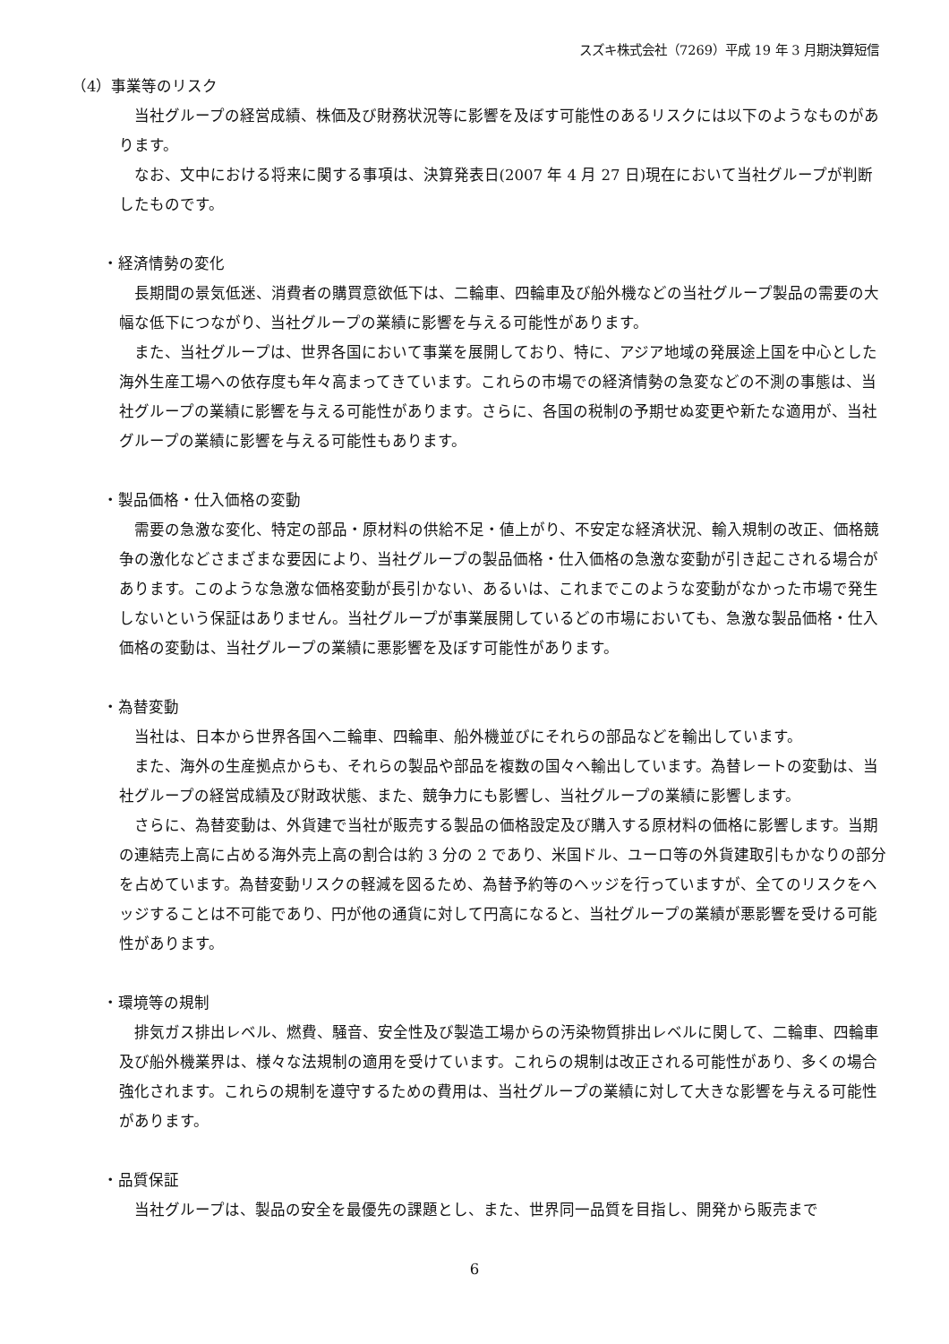スズキ株式会社（7269）平成 19 年 3 月期決算短信
（4）事業等のリスク
当社グループの経営成績、株価及び財務状況等に影響を及ぼす可能性のあるリスクには以下のようなものがあります。
なお、文中における将来に関する事項は、決算発表日(2007 年 4 月 27 日)現在において当社グループが判断したものです。
・経済情勢の変化
長期間の景気低迷、消費者の購買意欲低下は、二輪車、四輪車及び船外機などの当社グループ製品の需要の大幅な低下につながり、当社グループの業績に影響を与える可能性があります。
また、当社グループは、世界各国において事業を展開しており、特に、アジア地域の発展途上国を中心とした海外生産工場への依存度も年々高まってきています。これらの市場での経済情勢の急変などの不測の事態は、当社グループの業績に影響を与える可能性があります。さらに、各国の税制の予期せぬ変更や新たな適用が、当社グループの業績に影響を与える可能性もあります。
・製品価格・仕入価格の変動
需要の急激な変化、特定の部品・原材料の供給不足・値上がり、不安定な経済状況、輸入規制の改正、価格競争の激化などさまざまな要因により、当社グループの製品価格・仕入価格の急激な変動が引き起こされる場合があります。このような急激な価格変動が長引かない、あるいは、これまでこのような変動がなかった市場で発生しないという保証はありません。当社グループが事業展開しているどの市場においても、急激な製品価格・仕入価格の変動は、当社グループの業績に悪影響を及ぼす可能性があります。
・為替変動
当社は、日本から世界各国へ二輪車、四輪車、船外機並びにそれらの部品などを輸出しています。
また、海外の生産拠点からも、それらの製品や部品を複数の国々へ輸出しています。為替レートの変動は、当社グループの経営成績及び財政状態、また、競争力にも影響し、当社グループの業績に影響します。
さらに、為替変動は、外貨建で当社が販売する製品の価格設定及び購入する原材料の価格に影響します。当期の連結売上高に占める海外売上高の割合は約 3 分の 2 であり、米国ドル、ユーロ等の外貨建取引もかなりの部分を占めています。為替変動リスクの軽減を図るため、為替予約等のヘッジを行っていますが、全てのリスクをヘッジすることは不可能であり、円が他の通貨に対して円高になると、当社グループの業績が悪影響を受ける可能性があります。
・環境等の規制
排気ガス排出レベル、燃費、騒音、安全性及び製造工場からの汚染物質排出レベルに関して、二輪車、四輪車及び船外機業界は、様々な法規制の適用を受けています。これらの規制は改正される可能性があり、多くの場合強化されます。これらの規制を遵守するための費用は、当社グループの業績に対して大きな影響を与える可能性があります。
・品質保証
当社グループは、製品の安全を最優先の課題とし、また、世界同一品質を目指し、開発から販売まで
6